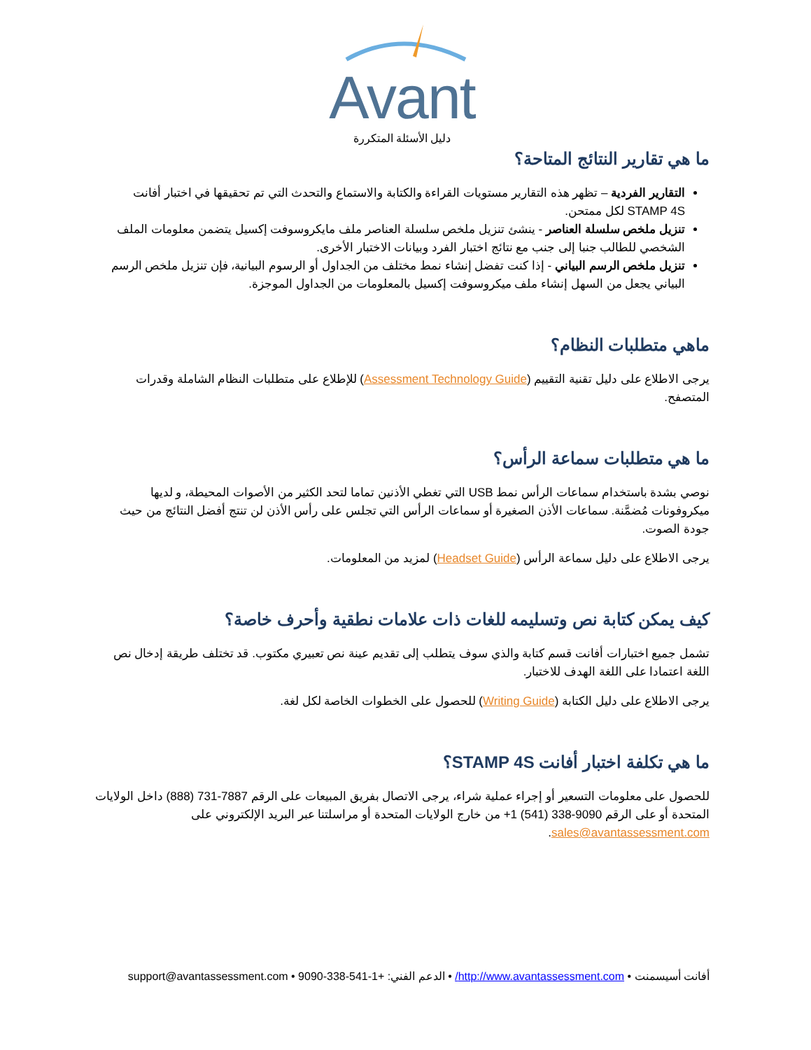Avant
دليل الأسئلة المتكررة
ما هي تقارير النتائج المتاحة؟
التقارير الفردية – تظهر هذه التقارير مستويات القراءة والكتابة والاستماع والتحدث التي تم تحقيقها في اختبار أفانت STAMP 4S لكل ممتحن.
تنزيل ملخص سلسلة العناصر - ينشئ تنزيل ملخص سلسلة العناصر ملف مايكروسوفت إكسيل يتضمن معلومات الملف الشخصي للطالب جنبا إلى جنب مع نتائج اختبار الفرد وبيانات الاختبار الأخرى.
تنزيل ملخص الرسم البياني - إذا كنت تفضل إنشاء نمط مختلف من الجداول أو الرسوم البيانية، فإن تنزيل ملخص الرسم البياني يجعل من السهل إنشاء ملف ميكروسوفت إكسيل بالمعلومات من الجداول الموجزة.
ماهي متطلبات النظام؟
يرجى الاطلاع على دليل تقنية التقييم (Assessment Technology Guide) للإطلاع على متطلبات النظام الشاملة وقدرات المتصفح.
ما هي متطلبات سماعة الرأس؟
نوصي بشدة باستخدام سماعات الرأس نمط USB التي تغطي الأذنين تماما لتحد الكثير من الأصوات المحيطة، و لديها ميكروفونات مُضمَّنة. سماعات الأذن الصغيرة أو سماعات الرأس التي تجلس على رأس الأذن لن تنتج أفضل النتائج من حيث جودة الصوت.
يرجى الاطلاع على دليل سماعة الرأس (Headset Guide) لمزيد من المعلومات.
كيف يمكن كتابة نص وتسليمه للغات ذات علامات نطقية وأحرف خاصة؟
تشمل جميع اختبارات أفانت قسم كتابة والذي سوف يتطلب إلى تقديم عينة نص تعبيري مكتوب. قد تختلف طريقة إدخال نص اللغة اعتمادا على اللغة الهدف للاختبار.
يرجى الاطلاع على دليل الكتابة (Writing Guide) للحصول على الخطوات الخاصة لكل لغة.
ما هي تكلفة اختبار أفانت STAMP 4S؟
للحصول على معلومات التسعير أو إجراء عملية شراء، يرجى الاتصال بفريق المبيعات على الرقم 7887-731 (888) داخل الولايات المتحدة أو على الرقم 9090-338 (541) 1+ من خارج الولايات المتحدة أو مراسلتنا عبر البريد الإلكتروني على sales@avantassessment.com.
أفانت أسيسمنت • http://www.avantassessment.com/ • الدعم الفني: +1-541-338-9090 • support@avantassessment.com